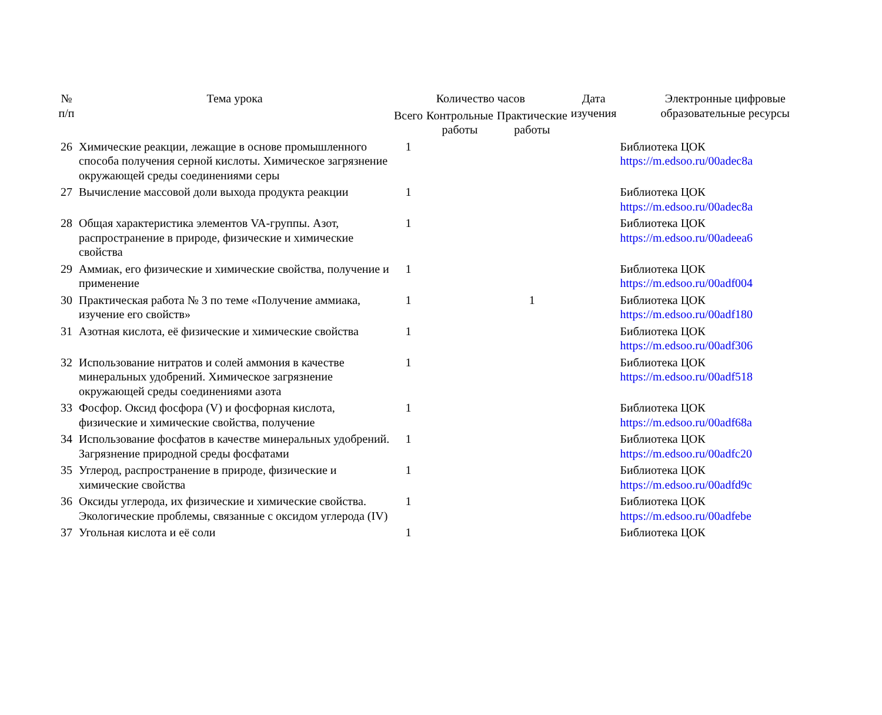| № п/п | Тема урока | Количество часов | | | Дата изучения | Электронные цифровые образовательные ресурсы |
| --- | --- | --- | --- | --- | --- | --- |
| | | Всего | Контрольные работы | Практические работы | | |
| 26 | Химические реакции, лежащие в основе промышленного способа получения серной кислоты. Химическое загрязнение окружающей среды соединениями серы | 1 | | | | Библиотека ЦОК https://m.edsoo.ru/00adec8a |
| 27 | Вычисление массовой доли выхода продукта реакции | 1 | | | | Библиотека ЦОК https://m.edsoo.ru/00adec8a |
| 28 | Общая характеристика элементов VA-группы. Азот, распространение в природе, физические и химические свойства | 1 | | | | Библиотека ЦОК https://m.edsoo.ru/00adeea6 |
| 29 | Аммиак, его физические и химические свойства, получение и применение | 1 | | | | Библиотека ЦОК https://m.edsoo.ru/00adf004 |
| 30 | Практическая работа № 3 по теме «Получение аммиака, изучение его свойств» | 1 | | 1 | | Библиотека ЦОК https://m.edsoo.ru/00adf180 |
| 31 | Азотная кислота, её физические и химические свойства | 1 | | | | Библиотека ЦОК https://m.edsoo.ru/00adf306 |
| 32 | Использование нитратов и солей аммония в качестве минеральных удобрений. Химическое загрязнение окружающей среды соединениями азота | 1 | | | | Библиотека ЦОК https://m.edsoo.ru/00adf518 |
| 33 | Фосфор. Оксид фосфора (V) и фосфорная кислота, физические и химические свойства, получение | 1 | | | | Библиотека ЦОК https://m.edsoo.ru/00adf68a |
| 34 | Использование фосфатов в качестве минеральных удобрений. Загрязнение природной среды фосфатами | 1 | | | | Библиотека ЦОК https://m.edsoo.ru/00adfc20 |
| 35 | Углерод, распространение в природе, физические и химические свойства | 1 | | | | Библиотека ЦОК https://m.edsoo.ru/00adfd9c |
| 36 | Оксиды углерода, их физические и химические свойства. Экологические проблемы, связанные с оксидом углерода (IV) | 1 | | | | Библиотека ЦОК https://m.edsoo.ru/00adfebe |
| 37 | Угольная кислота и её соли | 1 | | | | Библиотека ЦОК |